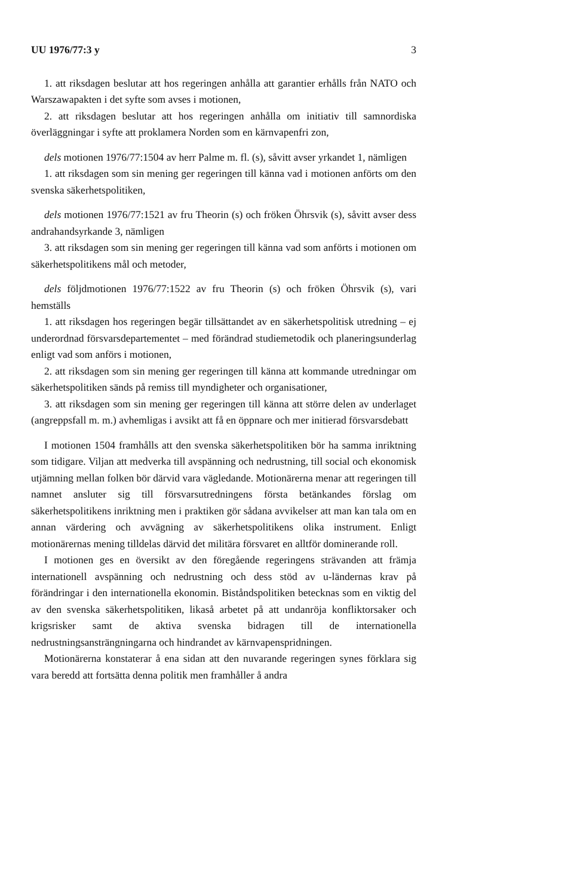UU 1976/77:3 y 3
1. att riksdagen beslutar att hos regeringen anhålla att garantier erhålls från NATO och Warszawapakten i det syfte som avses i motionen,
2. att riksdagen beslutar att hos regeringen anhålla om initiativ till samnordiska överläggningar i syfte att proklamera Norden som en kärnvapenfri zon,
dels motionen 1976/77:1504 av herr Palme m. fl. (s), såvitt avser yrkandet 1, nämligen
1. att riksdagen som sin mening ger regeringen till känna vad i motionen anförts om den svenska säkerhetspolitiken,
dels motionen 1976/77:1521 av fru Theorin (s) och fröken Öhrsvik (s), såvitt avser dess andrahandsyrkande 3, nämligen
3. att riksdagen som sin mening ger regeringen till känna vad som anförts i motionen om säkerhetspolitikens mål och metoder,
dels följdmotionen 1976/77:1522 av fru Theorin (s) och fröken Öhrsvik (s), vari hemställs
1. att riksdagen hos regeringen begär tillsättandet av en säkerhetspolitisk utredning – ej underordnad försvarsdepartementet – med förändrad studiemetodik och planeringsunderlag enligt vad som anförs i motionen,
2. att riksdagen som sin mening ger regeringen till känna att kommande utredningar om säkerhetspolitiken sänds på remiss till myndigheter och organisationer,
3. att riksdagen som sin mening ger regeringen till känna att större delen av underlaget (angreppsfall m. m.) avhemligas i avsikt att få en öppnare och mer initierad försvarsdebatt
I motionen 1504 framhålls att den svenska säkerhetspolitiken bör ha samma inriktning som tidigare. Viljan att medverka till avspänning och nedrustning, till social och ekonomisk utjämning mellan folken bör därvid vara vägledande. Motionärerna menar att regeringen till namnet ansluter sig till försvarsutredningens första betänkandes förslag om säkerhetspolitikens inriktning men i praktiken gör sådana avvikelser att man kan tala om en annan värdering och avvägning av säkerhetspolitikens olika instrument. Enligt motionärernas mening tilldelas därvid det militära försvaret en alltför dominerande roll.
I motionen ges en översikt av den föregående regeringens strävanden att främja internationell avspänning och nedrustning och dess stöd av u-ländernas krav på förändringar i den internationella ekonomin. Biståndspolitiken betecknas som en viktig del av den svenska säkerhetspolitiken, likaså arbetet på att undanröja konfliktorsaker och krigsrisker samt de aktiva svenska bidragen till de internationella nedrustningsansträngningarna och hindrandet av kärnvapenspridningen.
Motionärerna konstaterar å ena sidan att den nuvarande regeringen synes förklara sig vara beredd att fortsätta denna politik men framhåller å andra